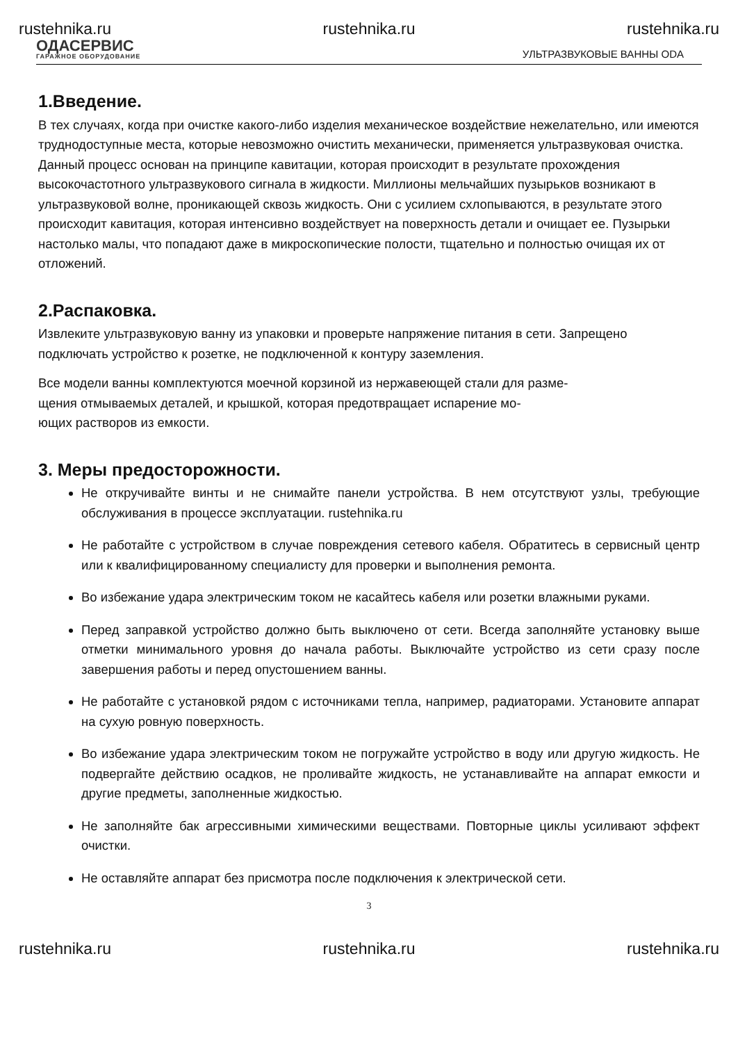rustehnika.ru rustehnika.ru rustehnika.ru
ОДАСЕРВИС
ГАРАЖНОЕ ОБОРУДОВАНИЕ
УЛЬТРАЗВУКОВЫЕ ВАННЫ ODA
1.Введение.
В тех случаях, когда при очистке какого-либо изделия механическое воздействие нежелательно, или имеются труднодоступные места, которые невозможно очистить механически, применяется ультразвуковая очистка. Данный процесс основан на принципе кавитации, которая происходит в результате прохождения высокочастотного ультразвукового сигнала в жидкости. Миллионы мельчайших пузырьков возникают в ультразвуковой волне, проникающей сквозь жидкость. Они с усилием схлопываются, в результате этого происходит кавитация, которая интенсивно воздействует на поверхность детали и очищает ее. Пузырьки настолько малы, что попадают даже в микроскопические полости, тщательно и полностью очищая их от отложений.
2.Распаковка.
Извлеките ультразвуковую ванну из упаковки и проверьте напряжение питания в сети. Запрещено подключать устройство к розетке, не подключенной к контуру заземления.
Все модели ванны комплектуются моечной корзиной из нержавеющей стали для разме-
щения отмываемых деталей, и крышкой, которая предотвращает испарение мо-
ющих растворов из емкости.
3. Меры предосторожности.
Не откручивайте винты и не снимайте панели устройства. В нем отсутствуют узлы, требующие обслуживания в процессе эксплуатации. rustehnika.ru
Не работайте с устройством в случае повреждения сетевого кабеля. Обратитесь в сервисный центр или к квалифицированному специалисту для проверки и выполнения ремонта.
Во избежание удара электрическим током не касайтесь кабеля или розетки влажными руками.
Перед заправкой устройство должно быть выключено от сети. Всегда заполняйте установку выше отметки минимального уровня до начала работы. Выключайте устройство из сети сразу после завершения работы и перед опустошением ванны.
Не работайте с установкой рядом с источниками тепла, например, радиаторами. Установите аппарат на сухую ровную поверхность.
Во избежание удара электрическим током не погружайте устройство в воду или другую жидкость. Не подвергайте действию осадков, не проливайте жидкость, не устанавливайте на аппарат емкости и другие предметы, заполненные жидкостью.
Не заполняйте бак агрессивными химическими веществами. Повторные циклы усиливают эффект очистки.
Не оставляйте аппарат без присмотра после подключения к электрической сети.
3
rustehnika.ru rustehnika.ru rustehnika.ru